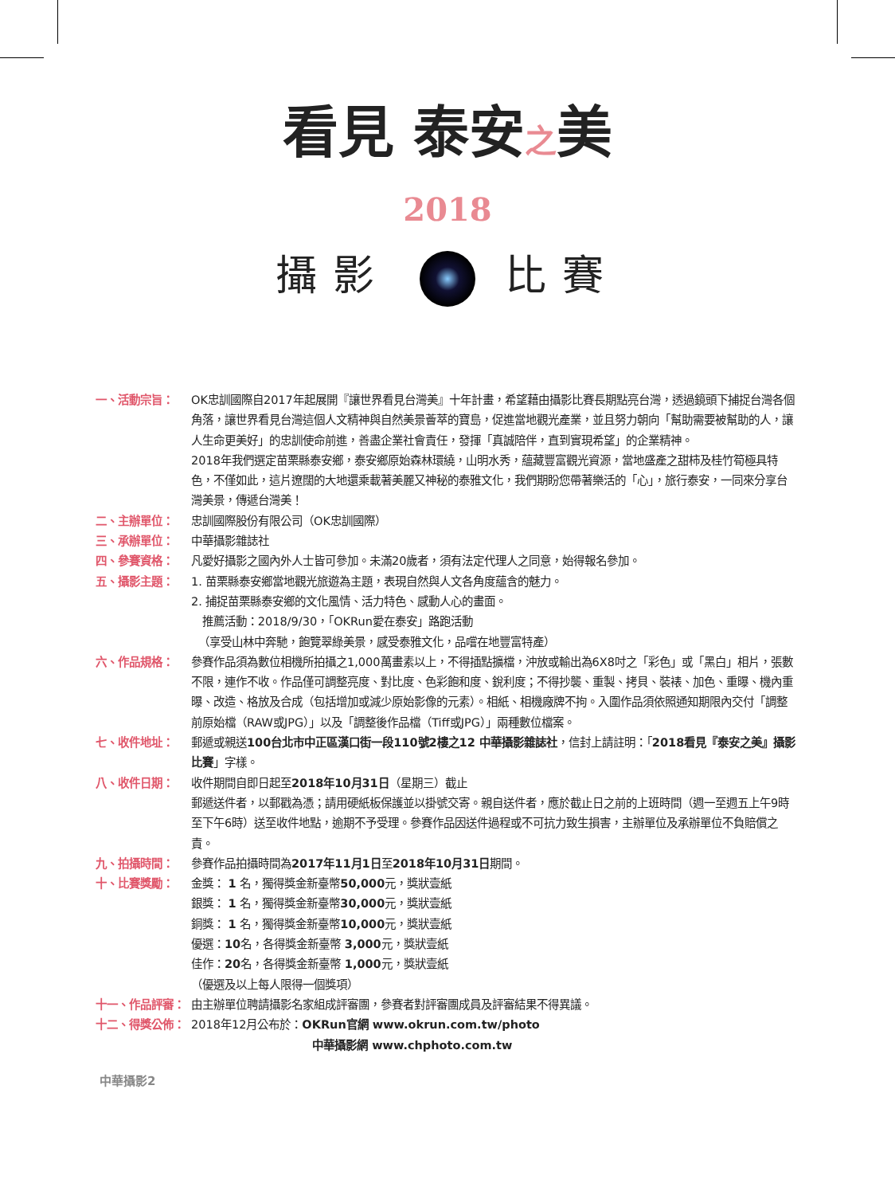看見 泰安之美
2018
攝影 比賽
一、活動宗旨： OK忠訓國際自2017年起展開『讓世界看見台灣美』十年計畫，希望藉由攝影比賽長期點亮台灣，透過鏡頭下捕捉台灣各個角落，讓世界看見台灣這個人文精神與自然美景薈萃的寶島，促進當地觀光產業，並且努力朝向「幫助需要被幫助的人，讓人生命更美好」的忠訓使命前進，善盡企業社會責任，發揮「真誠陪伴，直到實現希望」的企業精神。
2018年我們選定苗栗縣泰安鄉，泰安鄉原始森林環繞，山明水秀，蘊藏豐富觀光資源，當地盛產之甜柿及桂竹筍極具特色，不僅如此，這片遼闊的大地還乘載著美麗又神秘的泰雅文化，我們期盼您帶著樂活的「心」，旅行泰安，一同來分享台灣美景，傳遞台灣美！
二、主辦單位： 忠訓國際股份有限公司（OK忠訓國際）
三、承辦單位： 中華攝影雜誌社
四、參賽資格： 凡愛好攝影之國內外人士皆可參加。未滿20歲者，須有法定代理人之同意，始得報名參加。
五、攝影主題： 1. 苗栗縣泰安鄉當地觀光旅遊為主題，表現自然與人文各角度蘊含的魅力。
2. 捕捉苗栗縣泰安鄉的文化風情、活力特色、感動人心的畫面。
推薦活動：2018/9/30，「OKRun愛在泰安」路跑活動
（享受山林中奔馳，飽覽翠綠美景，感受泰雅文化，品嚐在地豐富特產）
六、作品規格： 參賽作品須為數位相機所拍攝之1,000萬畫素以上，不得插點擴檔，沖放或輸出為6X8吋之「彩色」或「黑白」相片，張數不限，連作不收。作品僅可調整亮度、對比度、色彩飽和度、銳利度；不得抄襲、重製、拷貝、裝裱、加色、重曝、機內重曝、改造、格放及合成（包括增加或減少原始影像的元素）。相紙、相機廠牌不拘。入圍作品須依照通知期限內交付「調整前原始檔（RAW或JPG）」以及「調整後作品檔（Tiff或JPG）」兩種數位檔案。
七、收件地址： 郵遞或親送100台北市中正區漢口街一段110號2樓之12 中華攝影雜誌社，信封上請註明：「2018看見『泰安之美』攝影比賽」字樣。
八、收件日期： 收件期間自即日起至2018年10月31日（星期三）截止
郵遞送件者，以郵戳為憑；請用硬紙板保護並以掛號交寄。親自送件者，應於截止日之前的上班時間（週一至週五上午9時至下午6時）送至收件地點，逾期不予受理。參賽作品因送件過程或不可抗力致生損害，主辦單位及承辦單位不負賠償之責。
九、拍攝時間： 參賽作品拍攝時間為2017年11月1日至2018年10月31日期間。
十、比賽獎勵： 金獎： 1 名，獨得獎金新臺幣50,000元，獎狀壹紙
銀獎： 1 名，獨得獎金新臺幣30,000元，獎狀壹紙
銅獎： 1 名，獨得獎金新臺幣10,000元，獎狀壹紙
優選：10名，各得獎金新臺幣 3,000元，獎狀壹紙
佳作：20名，各得獎金新臺幣 1,000元，獎狀壹紙
（優選及以上每人限得一個獎項）
十一、作品評審： 由主辦單位聘請攝影名家組成評審團，參賽者對評審團成員及評審結果不得異議。
十二、得獎公佈： 2018年12月公布於：OKRun官網 www.okrun.com.tw/photo
中華攝影網 www.chphoto.com.tw
中華攝影2